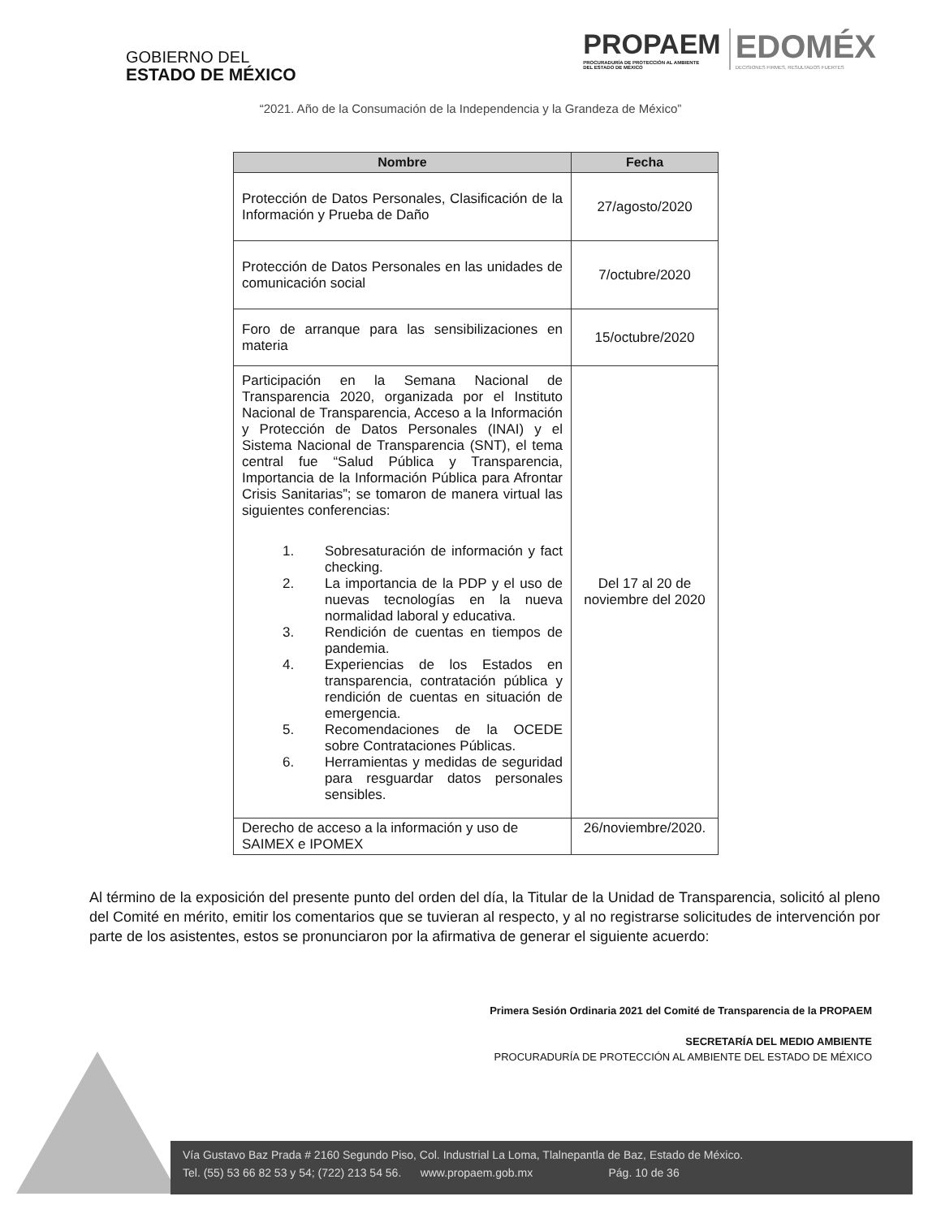GOBIERNO DEL
ESTADO DE MÉXICO
PROPAEM
PROCURADURÍA DE PROTECCIÓN AL AMBIENTE
DEL ESTADO DE MÉXICO
EDOMÉX
DECISIONES FIRMES, RESULTADOS FUERTES
“2021. Año de la Consumación de la Independencia y la Grandeza de México”
| Nombre | Fecha |
| --- | --- |
| Protección de Datos Personales, Clasificación de la Información y Prueba de Daño | 27/agosto/2020 |
| Protección de Datos Personales en las unidades de comunicación social | 7/octubre/2020 |
| Foro de arranque para las sensibilizaciones en materia | 15/octubre/2020 |
| Participación en la Semana Nacional de Transparencia 2020, organizada por el Instituto Nacional de Transparencia, Acceso a la Información y Protección de Datos Personales (INAI) y el Sistema Nacional de Transparencia (SNT), el tema central fue “Salud Pública y Transparencia, Importancia de la Información Pública para Afrontar Crisis Sanitarias”; se tomaron de manera virtual las siguientes conferencias: 1. Sobresaturación de información y fact checking. 2. La importancia de la PDP y el uso de nuevas tecnologías en la nueva normalidad laboral y educativa. 3. Rendición de cuentas en tiempos de pandemia. 4. Experiencias de los Estados en transparencia, contratación pública y rendición de cuentas en situación de emergencia. 5. Recomendaciones de la OCEDE sobre Contrataciones Públicas. 6. Herramientas y medidas de seguridad para resguardar datos personales sensibles. | Del 17 al 20 de noviembre del 2020 |
| Derecho de acceso a la información y uso de SAIMEX e IPOMEX | 26/noviembre/2020. |
Al término de la exposición del presente punto del orden del día, la Titular de la Unidad de Transparencia, solicitó al pleno del Comité en mérito, emitir los comentarios que se tuvieran al respecto, y al no registrarse solicitudes de intervención por parte de los asistentes, estos se pronunciaron por la afirmativa de generar el siguiente acuerdo:
Primera Sesión Ordinaria 2021 del Comité de Transparencia de la PROPAEM
SECRETARÍA DEL MEDIO AMBIENTE
PROCURADURÍA DE PROTECCIÓN AL AMBIENTE DEL ESTADO DE MÉXICO
Vía Gustavo Baz Prada # 2160 Segundo Piso, Col. Industrial La Loma, Tlalnepantla de Baz, Estado de México.
Tel. (55) 53 66 82 53 y 54; (722) 213 54 56. www.propaem.gob.mx Pág. 10 de 36